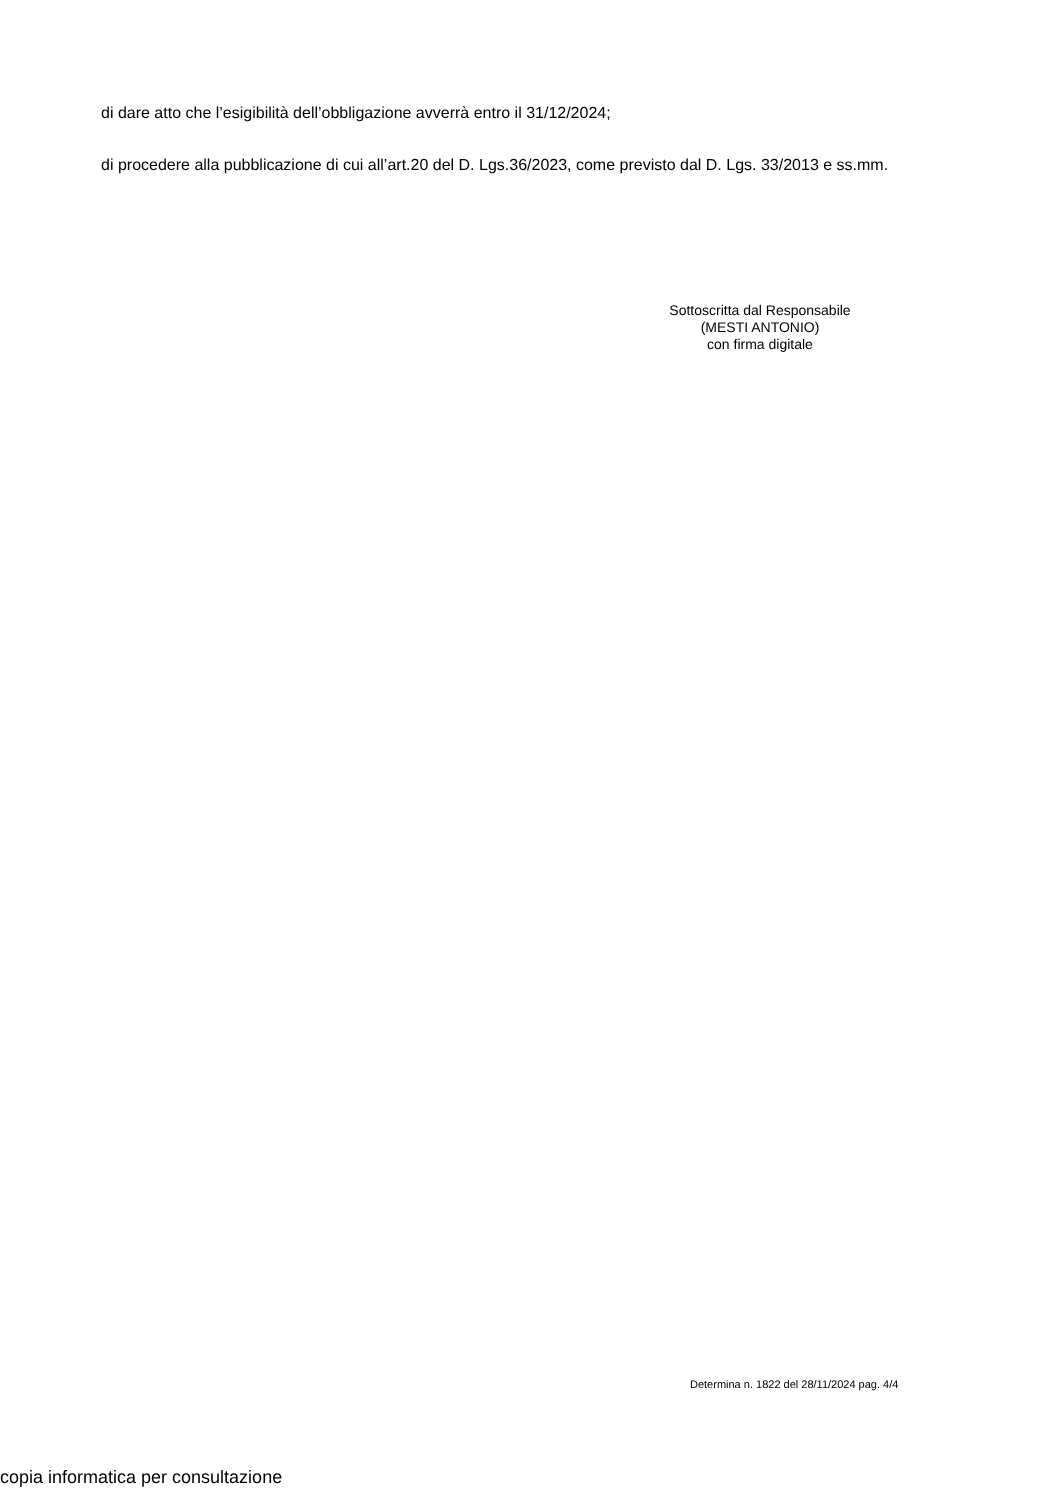di dare atto che l’esigibilità dell’obbligazione avverrà entro il 31/12/2024;
di procedere alla pubblicazione di cui all’art.20 del D. Lgs.36/2023, come previsto dal D. Lgs. 33/2013 e ss.mm.
Sottoscritta dal Responsabile
(MESTI ANTONIO)
con firma digitale
Determina n. 1822 del 28/11/2024 pag. 4/4
copia informatica per consultazione